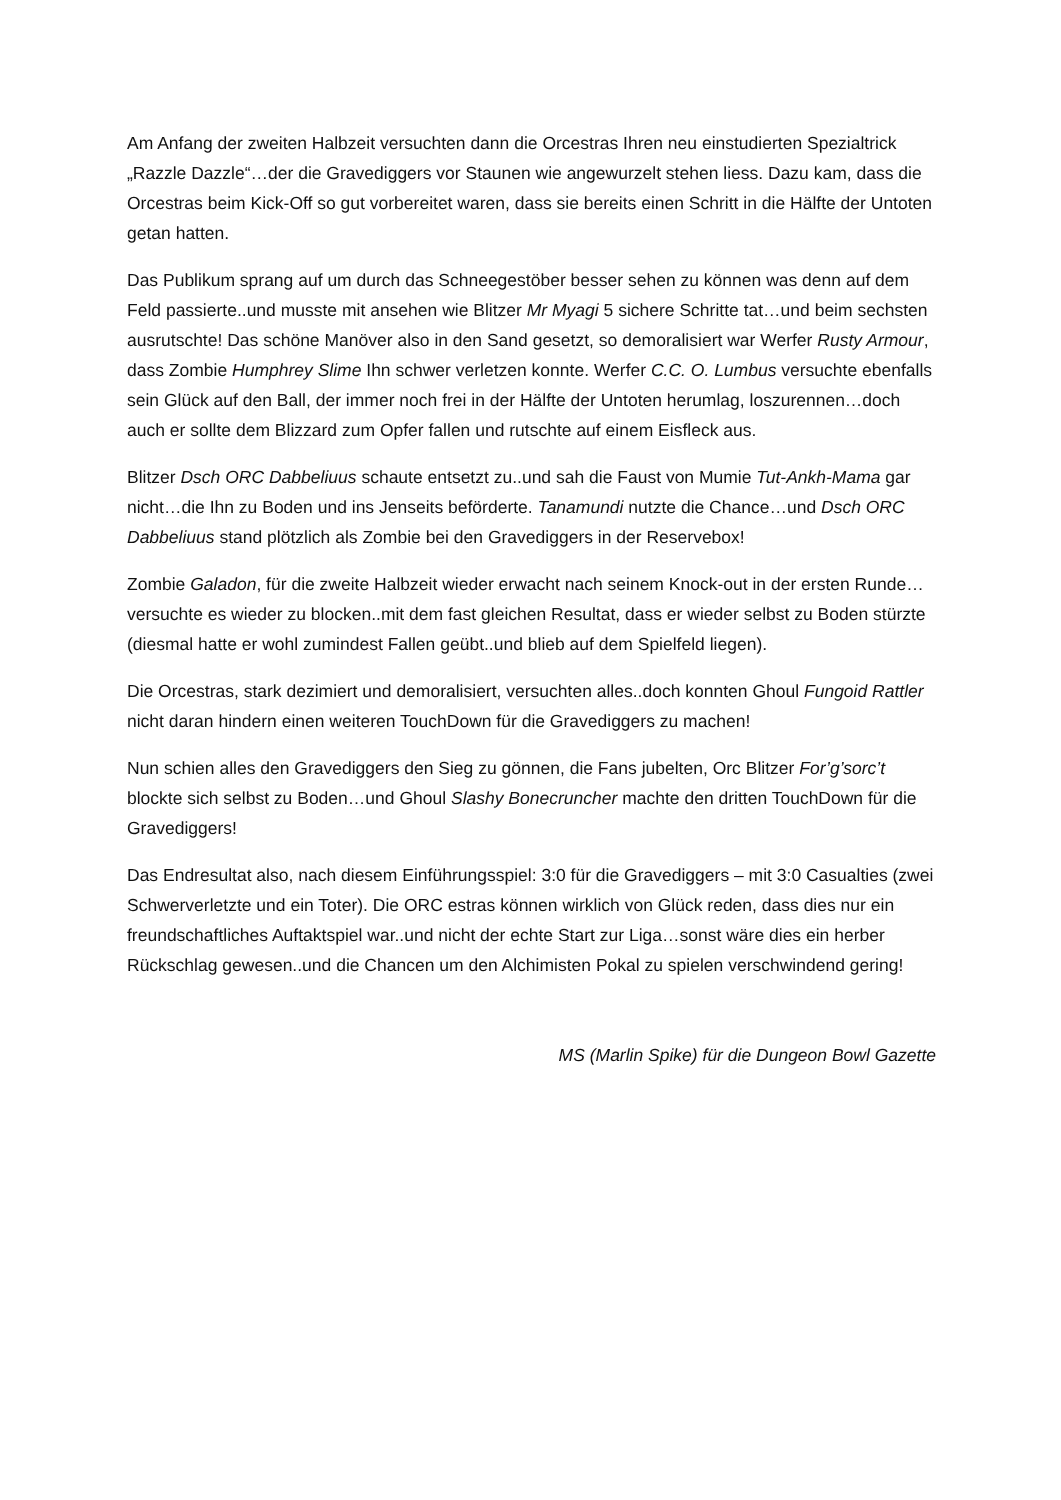Am Anfang der zweiten Halbzeit versuchten dann die Orcestras Ihren neu einstudierten Spezialtrick „Razzle Dazzle“…der die Gravediggers vor Staunen wie angewurzelt stehen liess. Dazu kam, dass die Orcestras beim Kick-Off so gut vorbereitet waren, dass sie bereits einen Schritt in die Hälfte der Untoten getan hatten.
Das Publikum sprang auf um durch das Schneegestöber besser sehen zu können was denn auf dem Feld passierte..und musste mit ansehen wie Blitzer Mr Myagi 5 sichere Schritte tat…und beim sechsten ausrutschte! Das schöne Manöver also in den Sand gesetzt, so demoralisiert war Werfer Rusty Armour, dass Zombie Humphrey Slime Ihn schwer verletzen konnte. Werfer C.C. O. Lumbus versuchte ebenfalls sein Glück auf den Ball, der immer noch frei in der Hälfte der Untoten herumlag, loszurennen…doch auch er sollte dem Blizzard zum Opfer fallen und rutschte auf einem Eisfleck aus.
Blitzer Dsch ORC Dabbeliuus schaute entsetzt zu..und sah die Faust von Mumie Tut-Ankh-Mama gar nicht…die Ihn zu Boden und ins Jenseits beförderte. Tanamundi nutzte die Chance…und Dsch ORC Dabbeliuus stand plötzlich als Zombie bei den Gravediggers in der Reservebox!
Zombie Galadon, für die zweite Halbzeit wieder erwacht nach seinem Knock-out in der ersten Runde…versuchte es wieder zu blocken..mit dem fast gleichen Resultat, dass er wieder selbst zu Boden stürzte (diesmal hatte er wohl zumindest Fallen geübt..und blieb auf dem Spielfeld liegen).
Die Orcestras, stark dezimiert und demoralisiert, versuchten alles..doch konnten Ghoul Fungoid Rattler nicht daran hindern einen weiteren TouchDown für die Gravediggers zu machen!
Nun schien alles den Gravediggers den Sieg zu gönnen, die Fans jubelten, Orc Blitzer For’g’sorc’t blockte sich selbst zu Boden…und Ghoul Slashy Bonecruncher machte den dritten TouchDown für die Gravediggers!
Das Endresultat also, nach diesem Einführungsspiel: 3:0 für die Gravediggers – mit 3:0 Casualties (zwei Schwerverletzte und ein Toter). Die ORC estras können wirklich von Glück reden, dass dies nur ein freundschaftliches Auftaktspiel war..und nicht der echte Start zur Liga…sonst wäre dies ein herber Rückschlag gewesen..und die Chancen um den Alchimisten Pokal zu spielen verschwindend gering!
MS (Marlin Spike) für die Dungeon Bowl Gazette